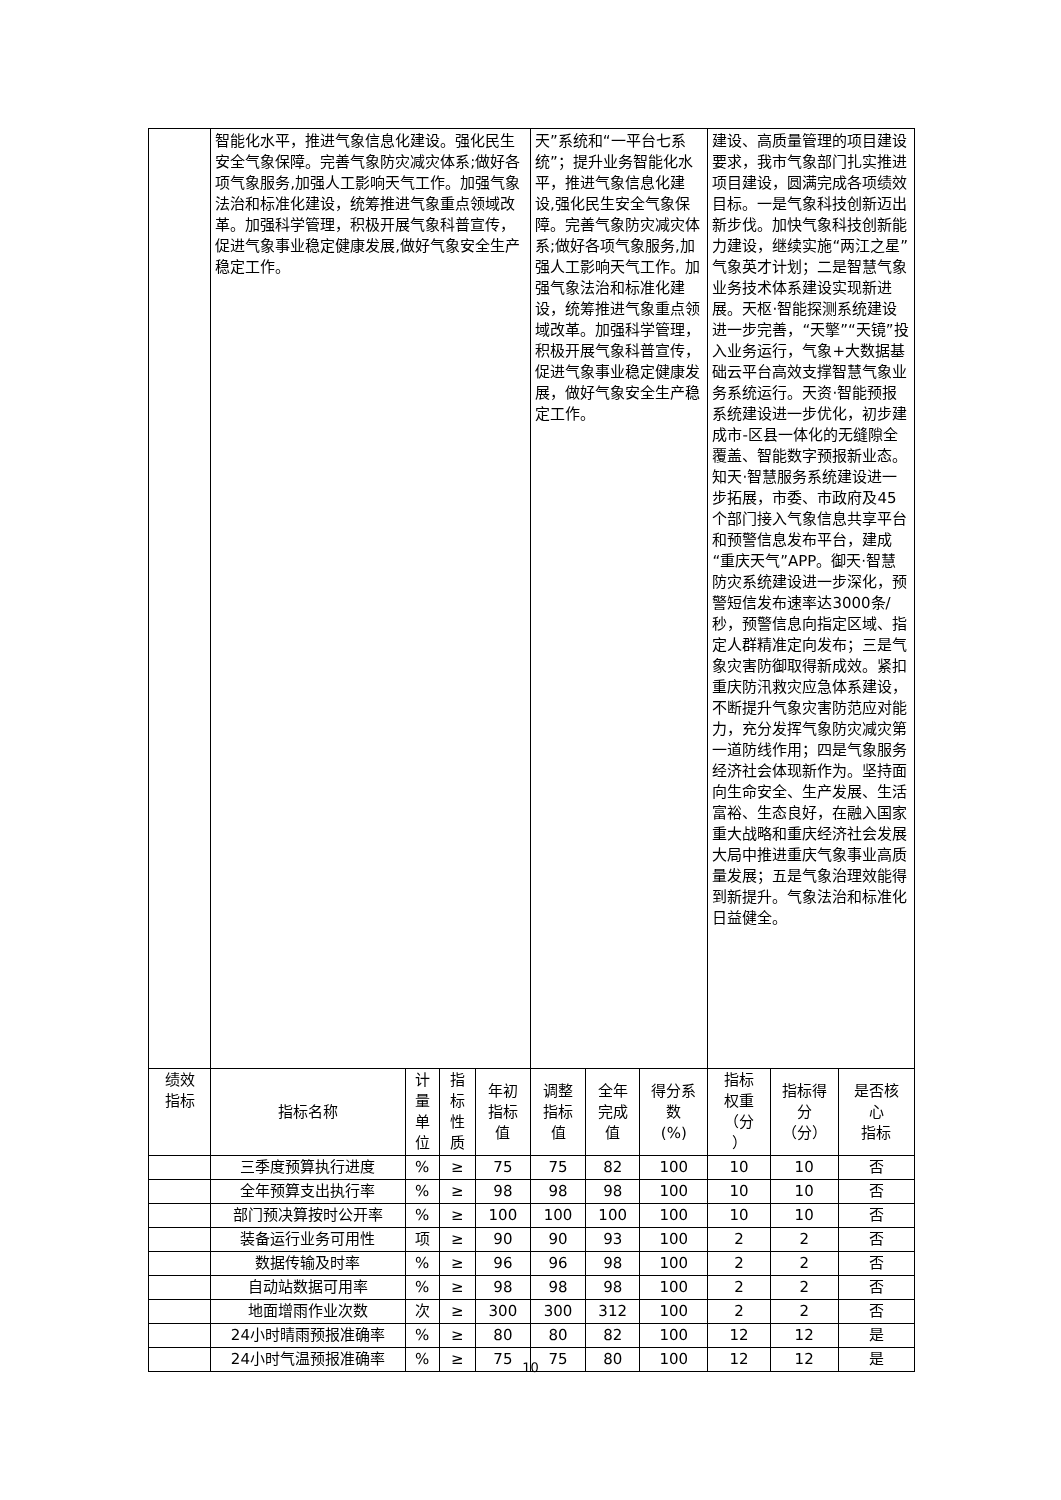| | 智能化水平，推进气象信息化建设。强化民生安全气象保障。完善气象防灾减灾体系;做好各项气象服务,加强人工影响天气工作。加强气象法治和标准化建设，统筹推进气象重点领域改革。加强科学管理，积极开展气象科普宣传，促进气象事业稳定健康发展,做好气象安全生产稳定工作。 | | | | 天”系统和“一平台七系统”；提升业务智能化水平，推进气象信息化建设,强化民生安全气象保障。完善气象防灾减灾体系;做好各项气象服务,加强人工影响天气工作。加强气象法治和标准化建设，统筹推进气象重点领域改革。加强科学管理，积极开展气象科普宣传，促进气象事业稳定健康发展，做好气象安全生产稳定工作。 | | | 建设、高质量管理的项目建设要求，我市气象部门扎实推进项目建设，圆满完成各项绩效目标。一是气象科技创新迈出新步伐。加快气象科技创新能力建设，继续实施“两江之星”气象英才计划；二是智慧气象业务技术体系建设实现新进展。天枢·智能探测系统建设进一步完善，“天擎”“天镜”投入业务运行，气象+大数据基础云平台高效支撑智慧气象业务系统运行。天资·智能预报系统建设进一步优化，初步建成市-区县一体化的无缝隙全覆盖、智能数字预报新业态。知天·智慧服务系统建设进一步拓展，市委、市政府及45个部门接入气象信息共享平台和预警信息发布平台，建成“重庆天气”APP。御天·智慧防灾系统建设进一步深化，预警短信发布速率达3000条/秒，预警信息向指定区域、指定人群精准定向发布；三是气象灾害防御取得新成效。紧扣重庆防汛救灾应急体系建设，不断提升气象灾害防范应对能力，充分发挥气象防灾减灾第一道防线作用；四是气象服务经济社会体现新作为。坚持面向生命安全、生产发展、生活富裕、生态良好，在融入国家重大战略和重庆经济社会发展大局中推进重庆气象事业高质量发展；五是气象治理效能得到新提升。气象法治和标准化日益健全。 | | |
| 绩效 指标 | 指标名称 | 计 量 单 位 | 指 标 性 质 | 年初 指标 值 | 调整 指标 值 | 全年 完成 值 | 得分系 数 (%) | 指标 权重 （分 ） | 指标得 分 （分） | 是否核 心 指标 |
| | 三季度预算执行进度 | % | ≥ | 75 | 75 | 82 | 100 | 10 | 10 | 否 |
| | 全年预算支出执行率 | % | ≥ | 98 | 98 | 98 | 100 | 10 | 10 | 否 |
| | 部门预决算按时公开率 | % | ≥ | 100 | 100 | 100 | 100 | 10 | 10 | 否 |
| | 装备运行业务可用性 | 项 | ≥ | 90 | 90 | 93 | 100 | 2 | 2 | 否 |
| | 数据传输及时率 | % | ≥ | 96 | 96 | 98 | 100 | 2 | 2 | 否 |
| | 自动站数据可用率 | % | ≥ | 98 | 98 | 98 | 100 | 2 | 2 | 否 |
| | 地面增雨作业次数 | 次 | ≥ | 300 | 300 | 312 | 100 | 2 | 2 | 否 |
| | 24小时晴雨预报准确率 | % | ≥ | 80 | 80 | 82 | 100 | 12 | 12 | 是 |
| | 24小时气温预报准确率 | % | ≥ | 75 | 75 | 80 | 100 | 12 | 12 | 是 |
10